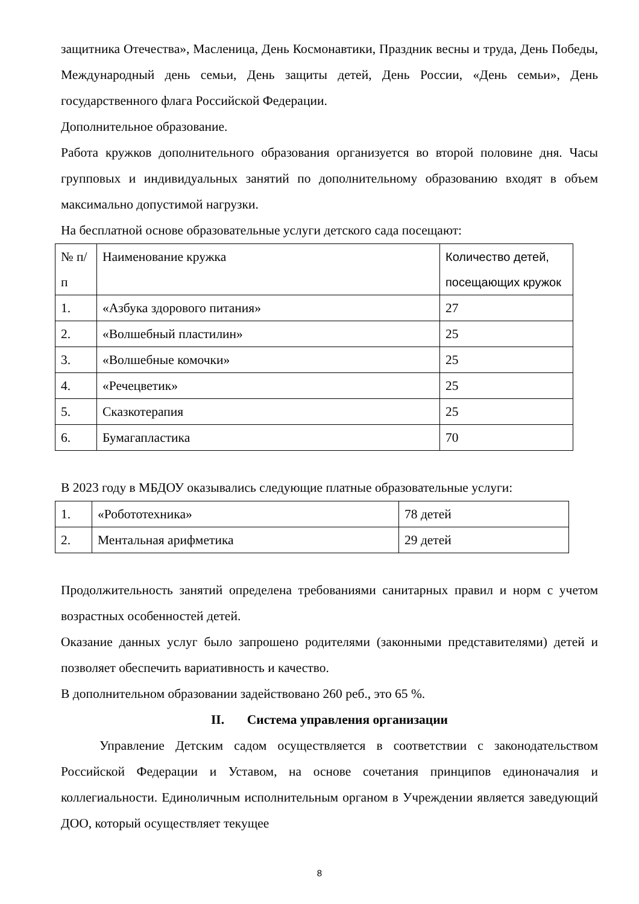защитника Отечества», Масленица, День Космонавтики, Праздник весны и труда, День Победы, Международный день семьи, День защиты детей, День России, «День семьи», День государственного флага Российской Федерации.
Дополнительное образование.
Работа кружков дополнительного образования организуется во второй половине дня. Часы групповых и индивидуальных занятий по дополнительному образованию входят в объем максимально допустимой нагрузки.
На бесплатной основе образовательные услуги детского сада посещают:
| № п/п | Наименование кружка | Количество детей, посещающих кружок |
| 1. | «Азбука здорового питания» | 27 |
| 2. | «Волшебный пластилин» | 25 |
| 3. | «Волшебные комочки» | 25 |
| 4. | «Речецветик» | 25 |
| 5. | Сказкотерапия | 25 |
| 6. | Бумагапластика | 70 |
В 2023 году в МБДОУ оказывались следующие платные образовательные услуги:
| 1. | «Робототехника» | 78 детей |
| 2. | Ментальная арифметика | 29 детей |
Продолжительность занятий определена требованиями санитарных правил и норм с учетом возрастных особенностей детей.
Оказание данных услуг было запрошено родителями (законными представителями) детей и позволяет обеспечить вариативность и качество.
В дополнительном образовании задействовано 260 реб., это 65 %.
II. Система управления организации
Управление Детским садом осуществляется в соответствии с законодательством Российской Федерации и Уставом, на основе сочетания принципов единоначалия и коллегиальности. Единоличным исполнительным органом в Учреждении является заведующий ДОО, который осуществляет текущее
8